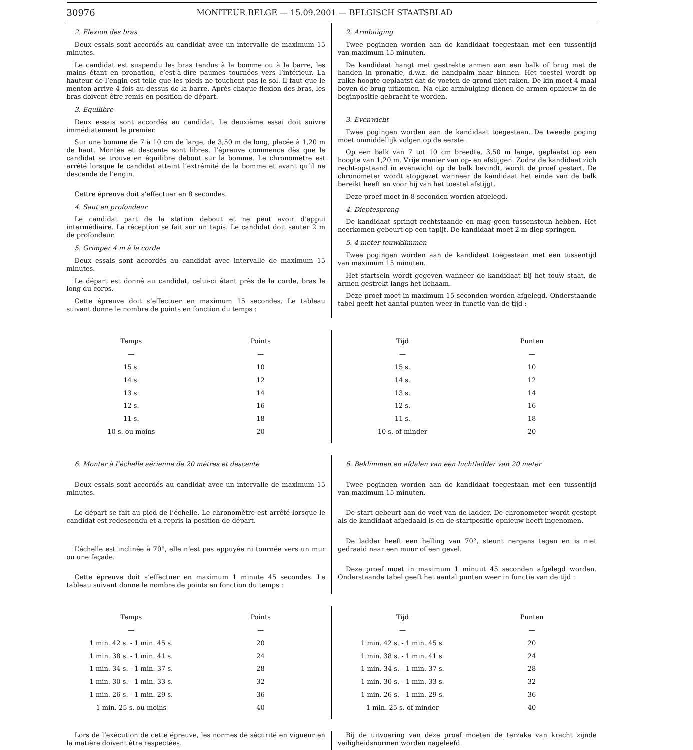30976 MONITEUR BELGE — 15.09.2001 — BELGISCH STAATSBLAD
2. Flexion des bras
Deux essais sont accordés au candidat avec un intervalle de maximum 15 minutes.
Le candidat est suspendu les bras tendus à la bomme ou à la barre, les mains étant en pronation, c’est-à-dire paumes tournées vers l’intérieur. La hauteur de l’engin est telle que les pieds ne touchent pas le sol. Il faut que le menton arrive 4 fois au-dessus de la barre. Après chaque flexion des bras, les bras doivent être remis en position de départ.
3. Equilibre
Deux essais sont accordés au candidat. Le deuxième essai doit suivre immédiatement le premier.
Sur une bomme de 7 à 10 cm de large, de 3,50 m de long, placée à 1,20 m de haut. Montée et descente sont libres. l’épreuve commence dès que le candidat se trouve en équilibre debout sur la bomme. Le chronomètre est arrêté lorsque le candidat atteint l’extrémité de la bomme et avant qu’il ne descende de l’engin.
Cettre épreuve doit s’effectuer en 8 secondes.
4. Saut en profondeur
Le candidat part de la station debout et ne peut avoir d’appui intermédiaire. La réception se fait sur un tapis. Le candidat doit sauter 2 m de profondeur.
5. Grimper 4 m à la corde
Deux essais sont accordés au candidat avec intervalle de maximum 15 minutes.
Le départ est donné au candidat, celui-ci étant près de la corde, bras le long du corps.
Cette épreuve doit s’effectuer en maximum 15 secondes. Le tableau suivant donne le nombre de points en fonction du temps :
2. Armbuiging
Twee pogingen worden aan de kandidaat toegestaan met een tussentijd van maximum 15 minuten.
De kandidaat hangt met gestrekte armen aan een balk of brug met de handen in pronatie, d.w.z. de handpalm naar binnen. Het toestel wordt op zulke hoogte geplaatst dat de voeten de grond niet raken. De kin moet 4 maal boven de brug uitkomen. Na elke armbuiging dienen de armen opnieuw in de beginpositie gebracht te worden.
3. Evenwicht
Twee pogingen worden aan de kandidaat toegestaan. De tweede poging moet onmiddellijk volgen op de eerste.
Op een balk van 7 tot 10 cm breedte, 3,50 m lange, geplaatst op een hoogte van 1,20 m. Vrije manier van op- en afstijgen. Zodra de kandidaat zich recht-opstaand in evenwicht op de balk bevindt, wordt de proef gestart. De chronometer wordt stopgezet wanneer de kandidaat het einde van de balk bereikt heeft en voor hij van het toestel afstijgt.
Deze proef moet in 8 seconden worden afgelegd.
4. Dieptesprong
De kandidaat springt rechtstaande en mag geen tussensteun hebben. Het neerkomen gebeurt op een tapijt. De kandidaat moet 2 m diep springen.
5. 4 meter touwklimmen
Twee pogingen worden aan de kandidaat toegestaan met een tussentijd van maximum 15 minuten.
Het startsein wordt gegeven wanneer de kandidaat bij het touw staat, de armen gestrekt langs het lichaam.
Deze proef moet in maximum 15 seconden worden afgelegd. Onderstaande tabel geeft het aantal punten weer in functie van de tijd :
| Temps | Points |
| --- | --- |
| — | — |
| 15 s. | 10 |
| 14 s. | 12 |
| 13 s. | 14 |
| 12 s. | 16 |
| 11 s. | 18 |
| 10 s. ou moins | 20 |
| Tijd | Punten |
| --- | --- |
| — | — |
| 15 s. | 10 |
| 14 s. | 12 |
| 13 s. | 14 |
| 12 s. | 16 |
| 11 s. | 18 |
| 10 s. of minder | 20 |
6. Monter à l’échelle aérienne de 20 mètres et descente
Deux essais sont accordés au candidat avec un intervalle de maximum 15 minutes.
Le départ se fait au pied de l’échelle. Le chronomètre est arrêté lorsque le candidat est redescendu et a repris la position de départ.
L’échelle est inclinée à 70°, elle n’est pas appuyée ni tournée vers un mur ou une façade.
Cette épreuve doit s’effectuer en maximum 1 minute 45 secondes. Le tableau suivant donne le nombre de points en fonction du temps :
6. Beklimmen en afdalen van een luchtladder van 20 meter
Twee pogingen worden aan de kandidaat toegestaan met een tussentijd van maximum 15 minuten.
De start gebeurt aan de voet van de ladder. De chronometer wordt gestopt als de kandidaat afgedaald is en de startpositie opnieuw heeft ingenomen.
De ladder heeft een helling van 70°, steunt nergens tegen en is niet gedraaid naar een muur of een gevel.
Deze proef moet in maximum 1 minuut 45 seconden afgelegd worden. Onderstaande tabel geeft het aantal punten weer in functie van de tijd :
| Temps | Points |
| --- | --- |
| — | — |
| 1 min. 42 s. - 1 min. 45 s. | 20 |
| 1 min. 38 s. - 1 min. 41 s. | 24 |
| 1 min. 34 s. - 1 min. 37 s. | 28 |
| 1 min. 30 s. - 1 min. 33 s. | 32 |
| 1 min. 26 s. - 1 min. 29 s. | 36 |
| 1 min. 25 s. ou moins | 40 |
| Tijd | Punten |
| --- | --- |
| — | — |
| 1 min. 42 s. - 1 min. 45 s. | 20 |
| 1 min. 38 s. - 1 min. 41 s. | 24 |
| 1 min. 34 s. - 1 min. 37 s. | 28 |
| 1 min. 30 s. - 1 min. 33 s. | 32 |
| 1 min. 26 s. - 1 min. 29 s. | 36 |
| 1 min. 25 s. of minder | 40 |
Lors de l’exécution de cette épreuve, les normes de sécurité en vigueur en la matière doivent être respectées.
Bij de uitvoering van deze proef moeten de terzake van kracht zijnde veiligheidsnormen worden nageleefd.